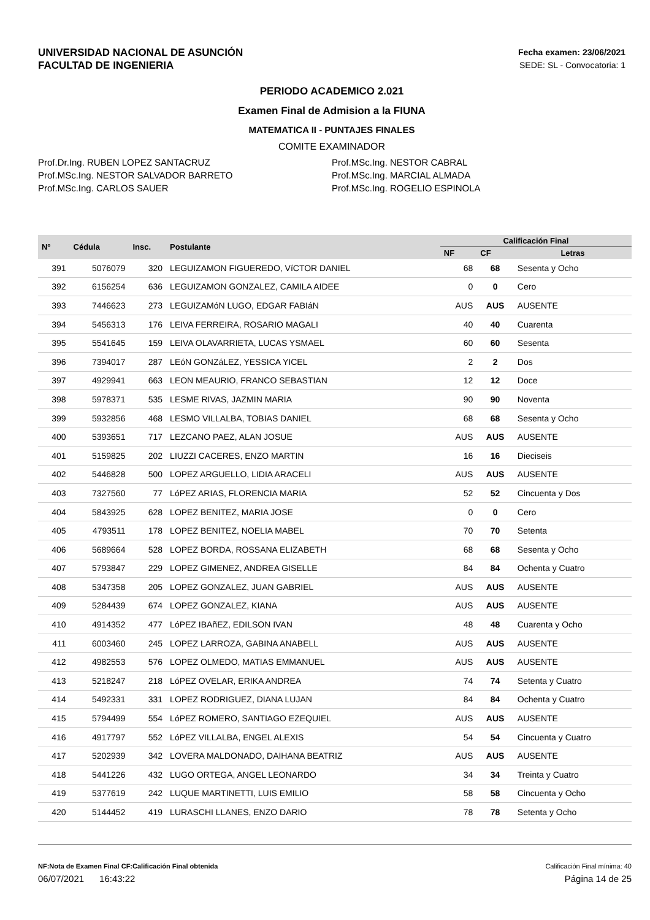UNIVERSIDAD NACIONAL DE ASUNCIÓN
FACULTAD DE INGENIERIA
Fecha examen: 23/06/2021
SEDE: SL - Convocatoria: 1
PERIODO ACADEMICO 2.021
Examen Final de Admision a la FIUNA
MATEMATICA II - PUNTAJES FINALES
COMITE EXAMINADOR
Prof.Dr.Ing. RUBEN LOPEZ SANTACRUZ
Prof.MSc.Ing. NESTOR SALVADOR BARRETO
Prof.MSc.Ing. CARLOS SAUER
Prof.MSc.Ing. NESTOR CABRAL
Prof.MSc.Ing. MARCIAL ALMADA
Prof.MSc.Ing. ROGELIO ESPINOLA
| Nº | Cédula | Insc. | Postulante | Calificación Final | | |
| --- | --- | --- | --- | --- | --- | --- |
| | | | | NF | CF | Letras |
| 391 | 5076079 | 320 | LEGUIZAMON FIGUEREDO, VíCTOR DANIEL | 68 | 68 | Sesenta y Ocho |
| 392 | 6156254 | 636 | LEGUIZAMON GONZALEZ, CAMILA AIDEE | 0 | 0 | Cero |
| 393 | 7446623 | 273 | LEGUIZAMóN LUGO, EDGAR FABIáN | AUS | AUS | AUSENTE |
| 394 | 5456313 | 176 | LEIVA FERREIRA, ROSARIO MAGALI | 40 | 40 | Cuarenta |
| 395 | 5541645 | 159 | LEIVA OLAVARRIETA, LUCAS YSMAEL | 60 | 60 | Sesenta |
| 396 | 7394017 | 287 | LEóN GONZáLEZ, YESSICA YICEL | 2 | 2 | Dos |
| 397 | 4929941 | 663 | LEON MEAURIO, FRANCO SEBASTIAN | 12 | 12 | Doce |
| 398 | 5978371 | 535 | LESME RIVAS, JAZMIN MARIA | 90 | 90 | Noventa |
| 399 | 5932856 | 468 | LESMO VILLALBA, TOBIAS DANIEL | 68 | 68 | Sesenta y Ocho |
| 400 | 5393651 | 717 | LEZCANO PAEZ, ALAN JOSUE | AUS | AUS | AUSENTE |
| 401 | 5159825 | 202 | LIUZZI CACERES, ENZO MARTIN | 16 | 16 | Dieciseis |
| 402 | 5446828 | 500 | LOPEZ ARGUELLO, LIDIA ARACELI | AUS | AUS | AUSENTE |
| 403 | 7327560 | 77 | LóPEZ ARIAS, FLORENCIA MARIA | 52 | 52 | Cincuenta y Dos |
| 404 | 5843925 | 628 | LOPEZ BENITEZ, MARIA JOSE | 0 | 0 | Cero |
| 405 | 4793511 | 178 | LOPEZ BENITEZ, NOELIA MABEL | 70 | 70 | Setenta |
| 406 | 5689664 | 528 | LOPEZ BORDA, ROSSANA ELIZABETH | 68 | 68 | Sesenta y Ocho |
| 407 | 5793847 | 229 | LOPEZ GIMENEZ, ANDREA GISELLE | 84 | 84 | Ochenta y Cuatro |
| 408 | 5347358 | 205 | LOPEZ GONZALEZ, JUAN GABRIEL | AUS | AUS | AUSENTE |
| 409 | 5284439 | 674 | LOPEZ GONZALEZ, KIANA | AUS | AUS | AUSENTE |
| 410 | 4914352 | 477 | LóPEZ IBAñEZ, EDILSON IVAN | 48 | 48 | Cuarenta y Ocho |
| 411 | 6003460 | 245 | LOPEZ LARROZA, GABINA ANABELL | AUS | AUS | AUSENTE |
| 412 | 4982553 | 576 | LOPEZ OLMEDO, MATIAS EMMANUEL | AUS | AUS | AUSENTE |
| 413 | 5218247 | 218 | LóPEZ OVELAR, ERIKA ANDREA | 74 | 74 | Setenta y Cuatro |
| 414 | 5492331 | 331 | LOPEZ RODRIGUEZ, DIANA LUJAN | 84 | 84 | Ochenta y Cuatro |
| 415 | 5794499 | 554 | LóPEZ ROMERO, SANTIAGO EZEQUIEL | AUS | AUS | AUSENTE |
| 416 | 4917797 | 552 | LóPEZ VILLALBA, ENGEL ALEXIS | 54 | 54 | Cincuenta y Cuatro |
| 417 | 5202939 | 342 | LOVERA MALDONADO, DAIHANA BEATRIZ | AUS | AUS | AUSENTE |
| 418 | 5441226 | 432 | LUGO ORTEGA, ANGEL LEONARDO | 34 | 34 | Treinta y Cuatro |
| 419 | 5377619 | 242 | LUQUE MARTINETTI, LUIS EMILIO | 58 | 58 | Cincuenta y Ocho |
| 420 | 5144452 | 419 | LURASCHI LLANES, ENZO DARIO | 78 | 78 | Setenta y Ocho |
NF:Nota de Examen Final CF:Calificación Final obtenida Calificación Final mínima: 40
06/07/2021 16:43:22 Página 14 de 25